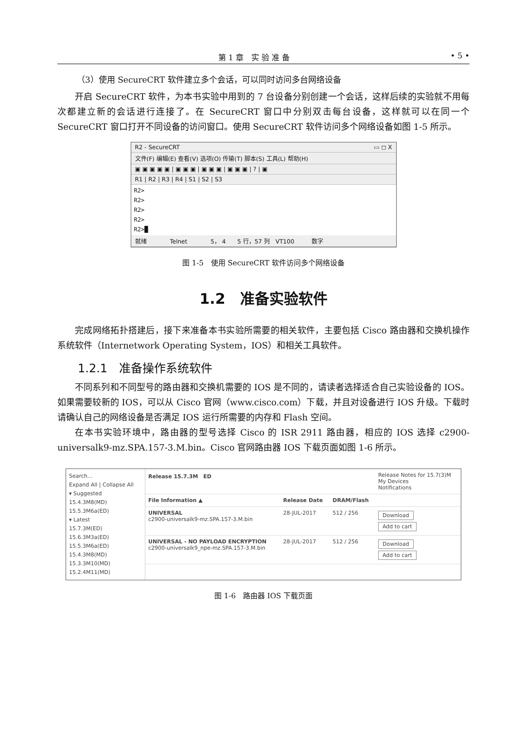第 1 章　实 验 准 备 • 5 •
（3）使用 SecureCRT 软件建立多个会话，可以同时访问多台网络设备
开启 SecureCRT 软件，为本书实验中用到的 7 台设备分别创建一个会话，这样后续的实验就不用每次都建立新的会话进行连接了。在 SecureCRT 窗口中分别双击每台设备，这样就可以在同一个 SecureCRT 窗口打开不同设备的访问窗口。使用 SecureCRT 软件访问多个网络设备如图 1-5 所示。
R2 - SecureCRT ▭ ◻ X
文件(F) 编辑(E) 查看(V) 选项(O) 传输(T) 脚本(S) 工具(L) 帮助(H)
▣ ▣ ▣ ▣ ▣ | ▣ ▣ ▣ | ▣ ▣ ▣ | ▣ ▣ ▣ | ? | ▣
R1 | R2 | R3 | R4 | S1 | S2 | S3
R2>
R2>
R2>
R2>
R2>█
就绪　　　　Telnet　　　　5， 4　　5 行，57 列　VT100　　　数字
图 1-5　使用 SecureCRT 软件访问多个网络设备
1.2　准备实验软件
完成网络拓扑搭建后，接下来准备本书实验所需要的相关软件，主要包括 Cisco 路由器和交换机操作系统软件（Internetwork Operating System，IOS）和相关工具软件。
1.2.1　准备操作系统软件
不同系列和不同型号的路由器和交换机需要的 IOS 是不同的，请读者选择适合自己实验设备的 IOS。如果需要较新的 IOS，可以从 Cisco 官网（www.cisco.com）下载，并且对设备进行 IOS 升级。下载时请确认自己的网络设备是否满足 IOS 运行所需要的内存和 Flash 空间。
在本书实验环境中，路由器的型号选择 Cisco 的 ISR 2911 路由器，相应的 IOS 选择 c2900-universalk9-mz.SPA.157-3.M.bin。Cisco 官网路由器 IOS 下载页面如图 1-6 所示。
Search...
Expand All | Collapse All
▾ Suggested
15.4.3M8(MD)
15.5.3M6a(ED)
▾ Latest
15.7.3M(ED)
15.6.3M3a(ED)
15.5.3M6a(ED)
15.4.3M8(MD)
15.3.3M10(MD)
15.2.4M11(MD)
| Release 15.7.3M ED | | | Release Notes for 15.7(3)M My Devices Notifications |
| File Information ▲ | Release Date | DRAM/Flash | |
| UNIVERSAL c2900-universalk9-mz.SPA.157-3.M.bin | 28-JUL-2017 | 512 / 256 | Download Add to cart |
| UNIVERSAL - NO PAYLOAD ENCRYPTION c2900-universalk9_npe-mz.SPA.157-3.M.bin | 28-JUL-2017 | 512 / 256 | Download Add to cart |
图 1-6　路由器 IOS 下载页面